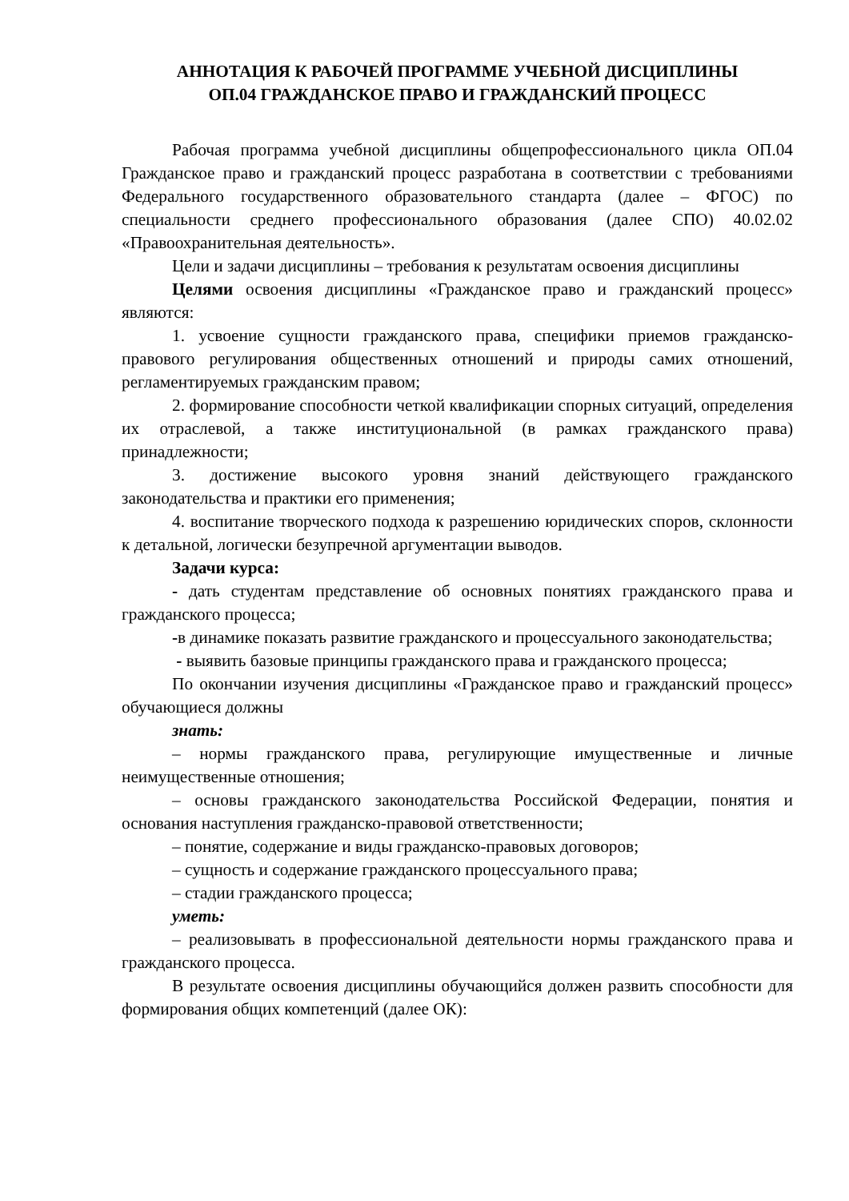АННОТАЦИЯ К РАБОЧЕЙ ПРОГРАММЕ УЧЕБНОЙ ДИСЦИПЛИНЫ
ОП.04 ГРАЖДАНСКОЕ ПРАВО И ГРАЖДАНСКИЙ ПРОЦЕСС
Рабочая программа учебной дисциплины общепрофессионального цикла ОП.04 Гражданское право и гражданский процесс разработана в соответствии с требованиями Федерального государственного образовательного стандарта (далее – ФГОС) по специальности среднего профессионального образования (далее СПО) 40.02.02 «Правоохранительная деятельность».
Цели и задачи дисциплины – требования к результатам освоения дисциплины
Целями освоения дисциплины «Гражданское право и гражданский процесс» являются:
1. усвоение сущности гражданского права, специфики приемов гражданско-правового регулирования общественных отношений и природы самих отношений, регламентируемых гражданским правом;
2. формирование способности четкой квалификации спорных ситуаций, определения их отраслевой, а также институциональной (в рамках гражданского права) принадлежности;
3. достижение высокого уровня знаний действующего гражданского законодательства и практики его применения;
4. воспитание творческого подхода к разрешению юридических споров, склонности к детальной, логически безупречной аргументации выводов.
Задачи курса:
- дать студентам представление об основных понятиях гражданского права и гражданского процесса;
-в динамике показать развитие гражданского и процессуального законодательства;
- выявить базовые принципы гражданского права и гражданского процесса;
По окончании изучения дисциплины «Гражданское право и гражданский процесс» обучающиеся должны
знать:
– нормы гражданского права, регулирующие имущественные и личные неимущественные отношения;
– основы гражданского законодательства Российской Федерации, понятия и основания наступления гражданско-правовой ответственности;
– понятие, содержание и виды гражданско-правовых договоров;
– сущность и содержание гражданского процессуального права;
– стадии гражданского процесса;
уметь:
– реализовывать в профессиональной деятельности нормы гражданского права и гражданского процесса.
В результате освоения дисциплины обучающийся должен развить способности для формирования общих компетенций (далее ОК):